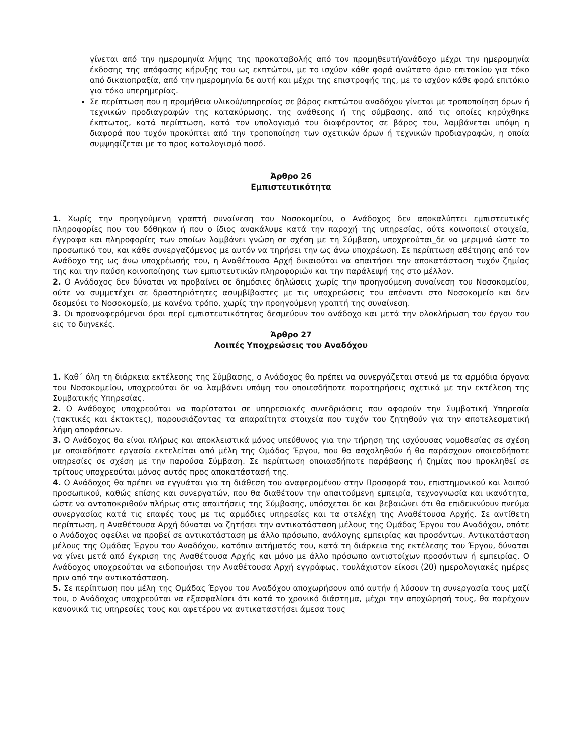γίνεται από την ημερομηνία λήψης της προκαταβολής από τον προμηθευτή/ανάδοχο μέχρι την ημερομηνία έκδοσης της απόφασης κήρυξης του ως εκπτώτου, με το ισχύον κάθε φορά ανώτατο όριο επιτοκίου για τόκο από δικαιοπραξία, από την ημερομηνία δε αυτή και μέχρι της επιστροφής της, με το ισχύον κάθε φορά επιτόκιο για τόκο υπερημερίας.
Σε περίπτωση που η προμήθεια υλικού/υπηρεσίας σε βάρος εκπτώτου αναδόχου γίνεται με τροποποίηση όρων ή τεχνικών προδιαγραφών της κατακύρωσης, της ανάθεσης ή της σύμβασης, από τις οποίες κηρύχθηκε έκπτωτος, κατά περίπτωση, κατά τον υπολογισμό του διαφέροντος σε βάρος του, λαμβάνεται υπόψη η διαφορά που τυχόν προκύπτει από την τροποποίηση των σχετικών όρων ή τεχνικών προδιαγραφών, η οποία συμψηφίζεται με το προς καταλογισμό ποσό.
Άρθρο 26
Εμπιστευτικότητα
1. Χωρίς την προηγούμενη γραπτή συναίνεση του Νοσοκομείου, ο Ανάδοχος δεν αποκαλύπτει εμπιστευτικές πληροφορίες που του δόθηκαν ή που ο ίδιος ανακάλυψε κατά την παροχή της υπηρεσίας, ούτε κοινοποιεί στοιχεία, έγγραφα και πληροφορίες των οποίων λαμβάνει γνώση σε σχέση με τη Σύμβαση, υποχρεούται_δε να μεριμνά ώστε το προσωπικό του, και κάθε συνεργαζόμενος με αυτόν να τηρήσει την ως άνω υποχρέωση. Σε περίπτωση αθέτησης από τον Ανάδοχο της ως άνω υποχρέωσής του, η Αναθέτουσα Αρχή δικαιούται να απαιτήσει την αποκατάσταση τυχόν ζημίας της και την παύση κοινοποίησης των εμπιστευτικών πληροφοριών και την παράλειψή της στο μέλλον.
2. Ο Ανάδοχος δεν δύναται να προβαίνει σε δημόσιες δηλώσεις χωρίς την προηγούμενη συναίνεση του Νοσοκομείου, ούτε να συμμετέχει σε δραστηριότητες ασυμβίβαστες με τις υποχρεώσεις του απέναντι στο Νοσοκομείο και δεν δεσμεύει το Νοσοκομείο, με κανένα τρόπο, χωρίς την προηγούμενη γραπτή της συναίνεση.
3. Οι προαναφερόμενοι όροι περί εμπιστευτικότητας δεσμεύουν τον ανάδοχο και μετά την ολοκλήρωση του έργου του εις το διηνεκές.
Άρθρο 27
Λοιπές Υποχρεώσεις του Αναδόχου
1. Καθ΄ όλη τη διάρκεια εκτέλεσης της Σύμβασης, ο Ανάδοχος θα πρέπει να συνεργάζεται στενά με τα αρμόδια όργανα του Νοσοκομείου, υποχρεούται δε να λαμβάνει υπόψη του οποιεσδήποτε παρατηρήσεις σχετικά με την εκτέλεση της Συμβατικής Υπηρεσίας.
2. Ο Ανάδοχος υποχρεούται να παρίσταται σε υπηρεσιακές συνεδριάσεις που αφορούν την Συμβατική Υπηρεσία (τακτικές και έκτακτες), παρουσιάζοντας τα απαραίτητα στοιχεία που τυχόν του ζητηθούν για την αποτελεσματική λήψη αποφάσεων.
3. Ο Ανάδοχος θα είναι πλήρως και αποκλειστικά μόνος υπεύθυνος για την τήρηση της ισχύουσας νομοθεσίας σε σχέση με οποιαδήποτε εργασία εκτελείται από μέλη της Ομάδας Έργου, που θα ασχοληθούν ή θα παράσχουν οποιεσδήποτε υπηρεσίες σε σχέση με την παρούσα Σύμβαση. Σε περίπτωση οποιασδήποτε παράβασης ή ζημίας που προκληθεί σε τρίτους υποχρεούται μόνος αυτός προς αποκατάστασή της.
4. Ο Ανάδοχος θα πρέπει να εγγυάται για τη διάθεση του αναφερομένου στην Προσφορά του, επιστημονικού και λοιπού προσωπικού, καθώς επίσης και συνεργατών, που θα διαθέτουν την απαιτούμενη εμπειρία, τεχνογνωσία και ικανότητα, ώστε να ανταποκριθούν πλήρως στις απαιτήσεις της Σύμβασης, υπόσχεται δε και βεβαιώνει ότι θα επιδεικνύουν πνεύμα συνεργασίας κατά τις επαφές τους με τις αρμόδιες υπηρεσίες και τα στελέχη της Αναθέτουσα Αρχής. Σε αντίθετη περίπτωση, η Αναθέτουσα Αρχή δύναται να ζητήσει την αντικατάσταση μέλους της Ομάδας Έργου του Αναδόχου, οπότε ο Ανάδοχος οφείλει να προβεί σε αντικατάσταση με άλλο πρόσωπο, ανάλογης εμπειρίας και προσόντων. Αντικατάσταση μέλους της Ομάδας Έργου του Αναδόχου, κατόπιν αιτήματός του, κατά τη διάρκεια της εκτέλεσης του Έργου, δύναται να γίνει μετά από έγκριση της Αναθέτουσα Αρχής και μόνο με άλλο πρόσωπο αντιστοίχων προσόντων ή εμπειρίας. Ο Ανάδοχος υποχρεούται να ειδοποιήσει την Αναθέτουσα Αρχή εγγράφως, τουλάχιστον είκοσι (20) ημερολογιακές ημέρες πριν από την αντικατάσταση.
5. Σε περίπτωση που μέλη της Ομάδας Έργου του Αναδόχου αποχωρήσουν από αυτήν ή λύσουν τη συνεργασία τους μαζί του, ο Ανάδοχος υποχρεούται να εξασφαλίσει ότι κατά το χρονικό διάστημα, μέχρι την αποχώρησή τους, θα παρέχουν κανονικά τις υπηρεσίες τους και αφετέρου να αντικαταστήσει άμεσα τους